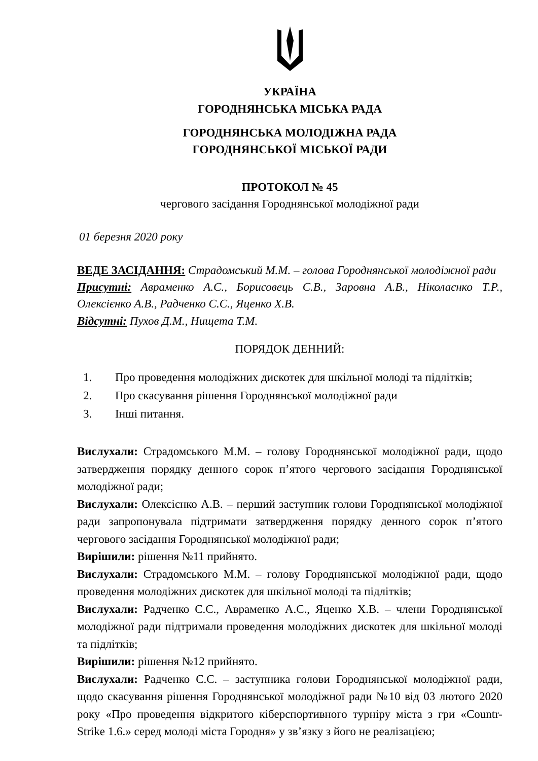УКРАЇНА
ГОРОДНЯНСЬКА МІСЬКА РАДА
ГОРОДНЯНСЬКА МОЛОДІЖНА РАДА
ГОРОДНЯНСЬКОЇ МІСЬКОЇ РАДИ
ПРОТОКОЛ № 45
чергового засідання Городнянської молодіжної ради
01 березня 2020 року
ВЕДЕ ЗАСІДАННЯ: Страдомський М.М. – голова Городнянської молодіжної ради
Присутні: Авраменко А.С., Борисовець С.В., Заровна А.В., Ніколаєнко Т.Р., Олексієнко А.В., Радченко С.С., Яценко Х.В.
Відсутні: Пухов Д.М., Нищета Т.М.
ПОРЯДОК ДЕННИЙ:
1. Про проведення молодіжних дискотек для шкільної молоді та підлітків;
2. Про скасування рішення Городнянської молодіжної ради
3. Інші питання.
Вислухали: Страдомського М.М. – голову Городнянської молодіжної ради, щодо затвердження порядку денного сорок п’ятого чергового засідання Городнянської молодіжної ради;
Вислухали: Олексієнко А.В. – перший заступник голови Городнянської молодіжної ради запропонувала підтримати затвердження порядку денного сорок п’ятого чергового засідання Городнянської молодіжної ради;
Вирішили: рішення №11 прийнято.
Вислухали: Страдомського М.М. – голову Городнянської молодіжної ради, щодо проведення молодіжних дискотек для шкільної молоді та підлітків;
Вислухали: Радченко С.С., Авраменко А.С., Яценко Х.В. – члени Городнянської молодіжної ради підтримали проведення молодіжних дискотек для шкільної молоді та підлітків;
Вирішили: рішення №12 прийнято.
Вислухали: Радченко С.С. – заступника голови Городнянської молодіжної ради, щодо скасування рішення Городнянської молодіжної ради №10 від 03 лютого 2020 року «Про проведення відкритого кіберспортивного турніру міста з гри «Countr-Strike 1.6.» серед молоді міста Городня» у зв’язку з його не реалізацією;